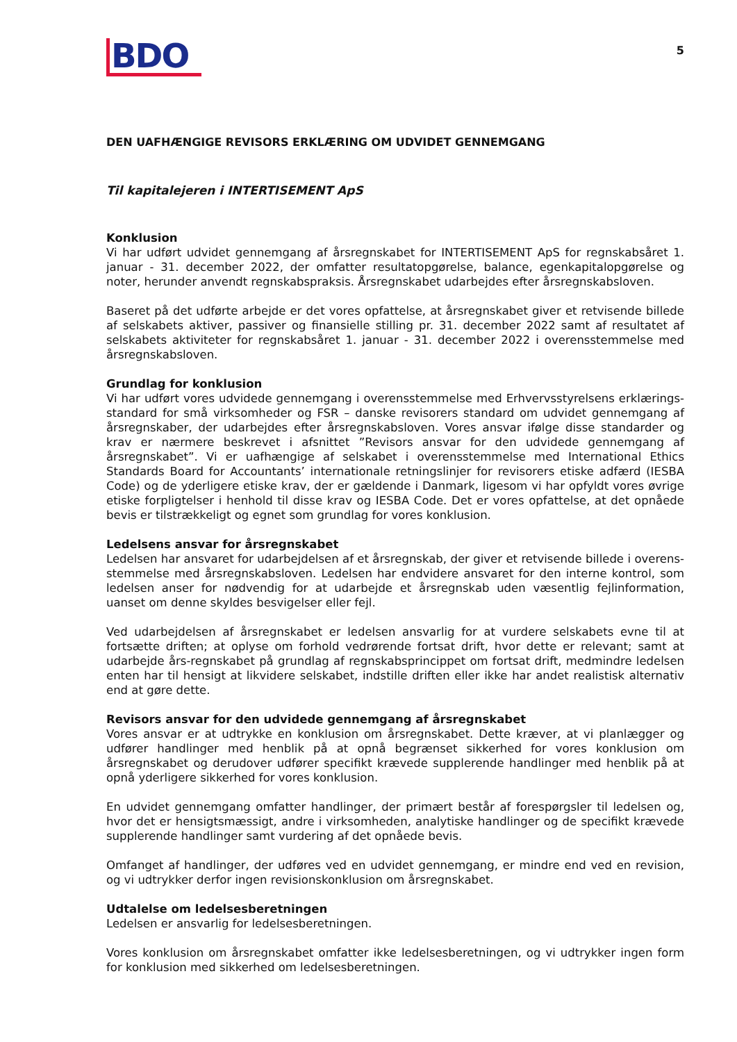BDO
5
DEN UAFHÆNGIGE REVISORS ERKLÆRING OM UDVIDET GENNEMGANG
Til kapitalejeren i INTERTISEMENT ApS
Konklusion
Vi har udført udvidet gennemgang af årsregnskabet for INTERTISEMENT ApS for regnskabsåret 1. januar - 31. december 2022, der omfatter resultatopgørelse, balance, egenkapitalopgørelse og noter, herunder anvendt regnskabspraksis. Årsregnskabet udarbejdes efter årsregnskabsloven.
Baseret på det udførte arbejde er det vores opfattelse, at årsregnskabet giver et retvisende billede af selskabets aktiver, passiver og finansielle stilling pr. 31. december 2022 samt af resultatet af selskabets aktiviteter for regnskabsåret 1. januar - 31. december 2022 i overensstemmelse med årsregnskabsloven.
Grundlag for konklusion
Vi har udført vores udvidede gennemgang i overensstemmelse med Erhvervsstyrelsens erklærings-standard for små virksomheder og FSR – danske revisorers standard om udvidet gennemgang af årsregnskaber, der udarbejdes efter årsregnskabsloven. Vores ansvar ifølge disse standarder og krav er nærmere beskrevet i afsnittet ”Revisors ansvar for den udvidede gennemgang af årsregnskabet”. Vi er uafhængige af selskabet i overensstemmelse med International Ethics Standards Board for Accountants’ internationale retningslinjer for revisorers etiske adfærd (IESBA Code) og de yderligere etiske krav, der er gældende i Danmark, ligesom vi har opfyldt vores øvrige etiske forpligtelser i henhold til disse krav og IESBA Code. Det er vores opfattelse, at det opnåede bevis er tilstrækkeligt og egnet som grundlag for vores konklusion.
Ledelsens ansvar for årsregnskabet
Ledelsen har ansvaret for udarbejdelsen af et årsregnskab, der giver et retvisende billede i overens-stemmelse med årsregnskabsloven. Ledelsen har endvidere ansvaret for den interne kontrol, som ledelsen anser for nødvendig for at udarbejde et årsregnskab uden væsentlig fejlinformation, uanset om denne skyldes besvigelser eller fejl.
Ved udarbejdelsen af årsregnskabet er ledelsen ansvarlig for at vurdere selskabets evne til at fortsætte driften; at oplyse om forhold vedrørende fortsat drift, hvor dette er relevant; samt at udarbejde års-regnskabet på grundlag af regnskabsprincippet om fortsat drift, medmindre ledelsen enten har til hensigt at likvidere selskabet, indstille driften eller ikke har andet realistisk alternativ end at gøre dette.
Revisors ansvar for den udvidede gennemgang af årsregnskabet
Vores ansvar er at udtrykke en konklusion om årsregnskabet. Dette kræver, at vi planlægger og udfører handlinger med henblik på at opnå begrænset sikkerhed for vores konklusion om årsregnskabet og derudover udfører specifikt krævede supplerende handlinger med henblik på at opnå yderligere sikkerhed for vores konklusion.
En udvidet gennemgang omfatter handlinger, der primært består af forespørgsler til ledelsen og, hvor det er hensigtsmæssigt, andre i virksomheden, analytiske handlinger og de specifikt krævede supplerende handlinger samt vurdering af det opnåede bevis.
Omfanget af handlinger, der udføres ved en udvidet gennemgang, er mindre end ved en revision, og vi udtrykker derfor ingen revisionskonklusion om årsregnskabet.
Udtalelse om ledelsesberetningen
Ledelsen er ansvarlig for ledelsesberetningen.
Vores konklusion om årsregnskabet omfatter ikke ledelsesberetningen, og vi udtrykker ingen form for konklusion med sikkerhed om ledelsesberetningen.